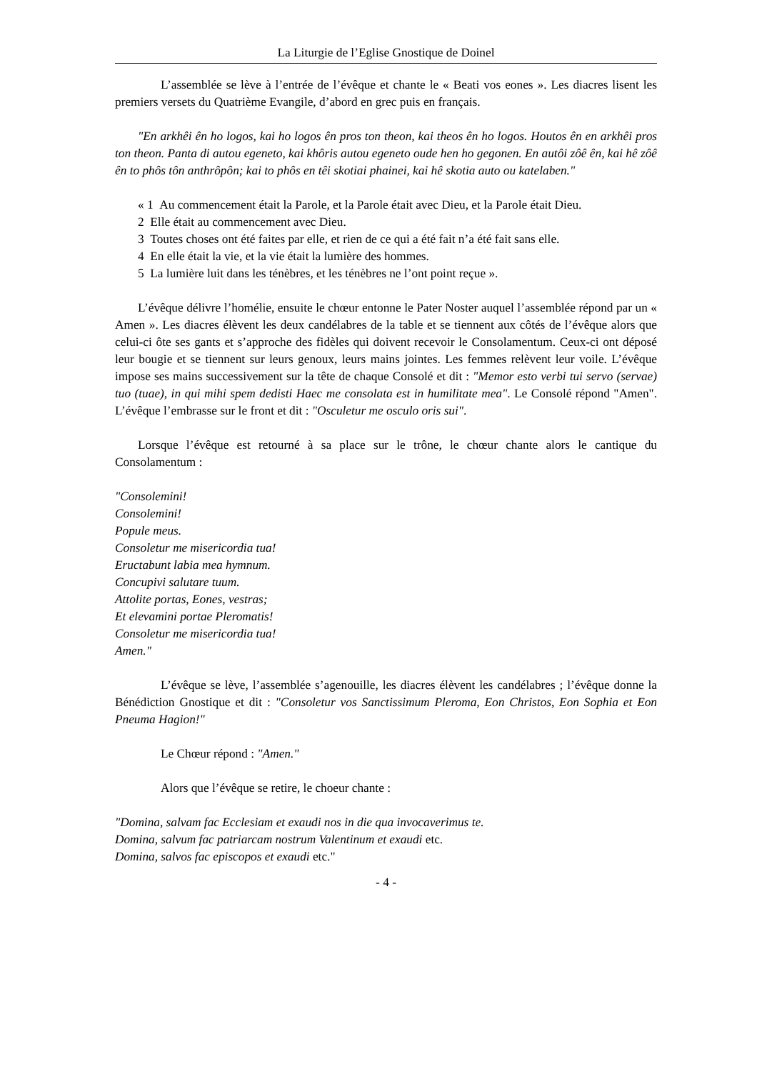La Liturgie de l’Eglise Gnostique de Doinel
L’assemblée se lève à l’entrée de l’évêque et chante le « Beati vos eones ». Les diacres lisent les premiers versets du Quatrième Evangile, d’abord en grec puis en français.
"En arkhêi ên ho logos, kai ho logos ên pros ton theon, kai theos ên ho logos. Houtos ên en arkhêi pros ton theon. Panta di autou egeneto, kai khôris autou egeneto oude hen ho gegonen. En autôi zôê ên, kai hê zôê ên to phôs tôn anthrôpôn; kai to phôs en têi skotiai phainei, kai hê skotia auto ou katelaben."
« 1 Au commencement était la Parole, et la Parole était avec Dieu, et la Parole était Dieu.
2 Elle était au commencement avec Dieu.
3 Toutes choses ont été faites par elle, et rien de ce qui a été fait n’a été fait sans elle.
4 En elle était la vie, et la vie était la lumière des hommes.
5 La lumière luit dans les ténèbres, et les ténèbres ne l’ont point reçue ».
L’évêque délivre l’homélie, ensuite le chœur entonne le Pater Noster auquel l’assemblée répond par un « Amen ». Les diacres élèvent les deux candélabres de la table et se tiennent aux côtés de l’évêque alors que celui-ci ôte ses gants et s’approche des fidèles qui doivent recevoir le Consolamentum. Ceux-ci ont déposé leur bougie et se tiennent sur leurs genoux, leurs mains jointes. Les femmes relèvent leur voile. L’évêque impose ses mains successivement sur la tête de chaque Consolé et dit : "Memor esto verbi tui servo (servae) tuo (tuae), in qui mihi spem dedisti Haec me consolata est in humilitate mea". Le Consolé répond "Amen". L’évêque l’embrasse sur le front et dit : "Osculetur me osculo oris sui".
Lorsque l’évêque est retourné à sa place sur le trône, le chœur chante alors le cantique du Consolamentum :
"Consolemini!
Consolemini!
Popule meus.
Consoletur me misericordia tua!
Eructabunt labia mea hymnum.
Concupivi salutare tuum.
Attolite portas, Eones, vestras;
Et elevamini portae Pleromatis!
Consoletur me misericordia tua!
Amen."
L’évêque se lève, l’assemblée s’agenouille, les diacres élèvent les candélabres ; l’évêque donne la Bénédiction Gnostique et dit : "Consoletur vos Sanctissimum Pleroma, Eon Christos, Eon Sophia et Eon Pneuma Hagion!"
Le Chœur répond : "Amen."
Alors que l’évêque se retire, le choeur chante :
"Domina, salvam fac Ecclesiam et exaudi nos in die qua invocaverimus te.
Domina, salvum fac patriarcam nostrum Valentinum et exaudi etc.
Domina, salvos fac episcopos et exaudi etc."
- 4 -